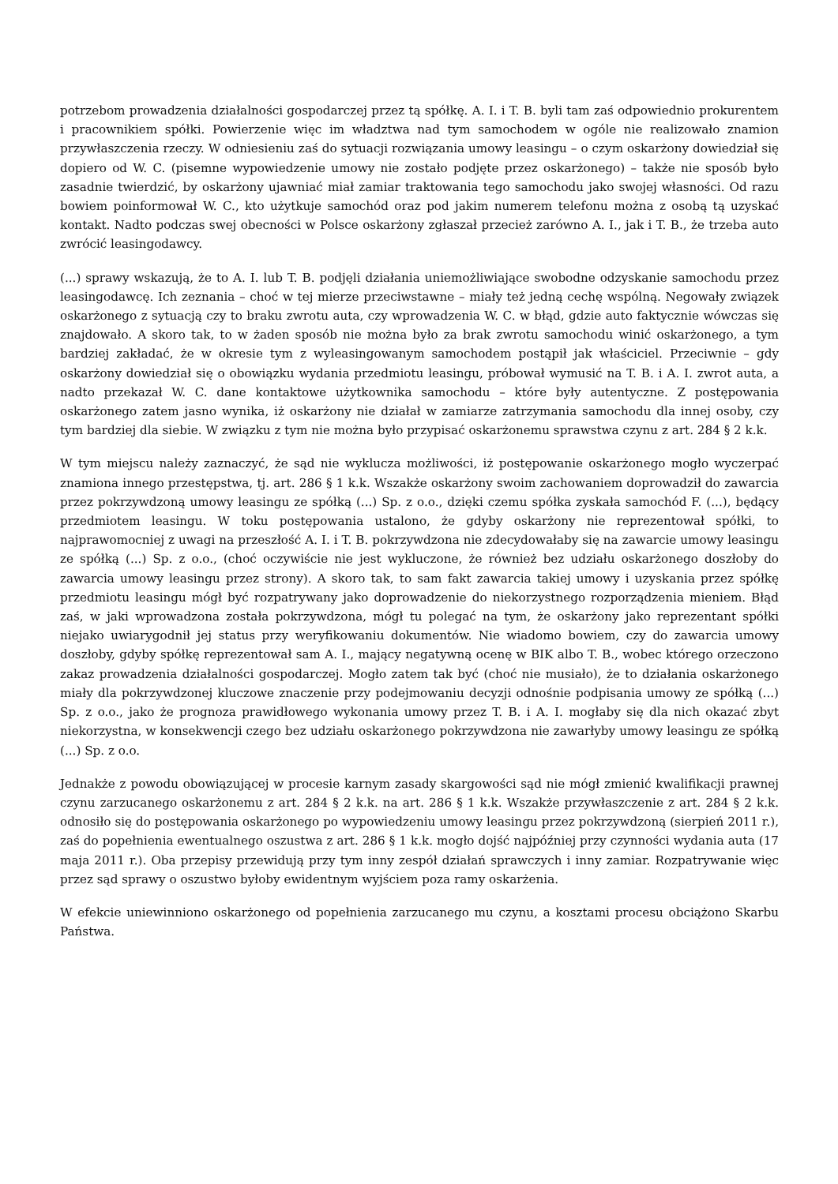potrzebom prowadzenia działalności gospodarczej przez tą spółkę. A. I. i T. B. byli tam zaś odpowiednio prokurentem i pracownikiem spółki. Powierzenie więc im władztwa nad tym samochodem w ogóle nie realizowało znamion przywłaszczenia rzeczy. W odniesieniu zaś do sytuacji rozwiązania umowy leasingu – o czym oskarżony dowiedział się dopiero od W. C. (pisemne wypowiedzenie umowy nie zostało podjęte przez oskarżonego) – także nie sposób było zasadnie twierdzić, by oskarżony ujawniać miał zamiar traktowania tego samochodu jako swojej własności. Od razu bowiem poinformował W. C., kto użytkuje samochód oraz pod jakim numerem telefonu można z osobą tą uzyskać kontakt. Nadto podczas swej obecności w Polsce oskarżony zgłaszał przecież zarówno A. I., jak i T. B., że trzeba auto zwrócić leasingodawcy.
(...) sprawy wskazują, że to A. I. lub T. B. podjęli działania uniemożliwiające swobodne odzyskanie samochodu przez leasingodawcę. Ich zeznania – choć w tej mierze przeciwstawne – miały też jedną cechę wspólną. Negowały związek oskarżonego z sytuacją czy to braku zwrotu auta, czy wprowadzenia W. C. w błąd, gdzie auto faktycznie wówczas się znajdowało. A skoro tak, to w żaden sposób nie można było za brak zwrotu samochodu winić oskarżonego, a tym bardziej zakładać, że w okresie tym z wyleasingowanym samochodem postąpił jak właściciel. Przeciwnie – gdy oskarżony dowiedział się o obowiązku wydania przedmiotu leasingu, próbował wymusić na T. B. i A. I. zwrot auta, a nadto przekazał W. C. dane kontaktowe użytkownika samochodu – które były autentyczne. Z postępowania oskarżonego zatem jasno wynika, iż oskarżony nie działał w zamiarze zatrzymania samochodu dla innej osoby, czy tym bardziej dla siebie. W związku z tym nie można było przypisać oskarżonemu sprawstwa czynu z art. 284 § 2 k.k.
W tym miejscu należy zaznaczyć, że sąd nie wyklucza możliwości, iż postępowanie oskarżonego mogło wyczerpać znamiona innego przestępstwa, tj. art. 286 § 1 k.k. Wszakże oskarżony swoim zachowaniem doprowadził do zawarcia przez pokrzywdzoną umowy leasingu ze spółką (...) Sp. z o.o., dzięki czemu spółka zyskała samochód F. (...), będący przedmiotem leasingu. W toku postępowania ustalono, że gdyby oskarżony nie reprezentował spółki, to najprawomocniej z uwagi na przeszłość A. I. i T. B. pokrzywdzona nie zdecydowałaby się na zawarcie umowy leasingu ze spółką (...) Sp. z o.o., (choć oczywiście nie jest wykluczone, że również bez udziału oskarżonego doszłoby do zawarcia umowy leasingu przez strony). A skoro tak, to sam fakt zawarcia takiej umowy i uzyskania przez spółkę przedmiotu leasingu mógł być rozpatrywany jako doprowadzenie do niekorzystnego rozporządzenia mieniem. Błąd zaś, w jaki wprowadzona została pokrzywdzona, mógł tu polegać na tym, że oskarżony jako reprezentant spółki niejako uwiarygodnił jej status przy weryfikowaniu dokumentów. Nie wiadomo bowiem, czy do zawarcia umowy doszłoby, gdyby spółkę reprezentował sam A. I., mający negatywną ocenę w BIK albo T. B., wobec którego orzeczono zakaz prowadzenia działalności gospodarczej. Mogło zatem tak być (choć nie musiało), że to działania oskarżonego miały dla pokrzywdzonej kluczowe znaczenie przy podejmowaniu decyzji odnośnie podpisania umowy ze spółką (...) Sp. z o.o., jako że prognoza prawidłowego wykonania umowy przez T. B. i A. I. mogłaby się dla nich okazać zbyt niekorzystna, w konsekwencji czego bez udziału oskarżonego pokrzywdzona nie zawarłyby umowy leasingu ze spółką (...) Sp. z o.o.
Jednakże z powodu obowiązującej w procesie karnym zasady skargowości sąd nie mógł zmienić kwalifikacji prawnej czynu zarzucanego oskarżonemu z art. 284 § 2 k.k. na art. 286 § 1 k.k. Wszakże przywłaszczenie z art. 284 § 2 k.k. odnosiło się do postępowania oskarżonego po wypowiedzeniu umowy leasingu przez pokrzywdzoną (sierpień 2011 r.), zaś do popełnienia ewentualnego oszustwa z art. 286 § 1 k.k. mogło dojść najpóźniej przy czynności wydania auta (17 maja 2011 r.). Oba przepisy przewidują przy tym inny zespół działań sprawczych i inny zamiar. Rozpatrywanie więc przez sąd sprawy o oszustwo byłoby ewidentnym wyjściem poza ramy oskarżenia.
W efekcie uniewinniono oskarżonego od popełnienia zarzucanego mu czynu, a kosztami procesu obciążono Skarbu Państwa.